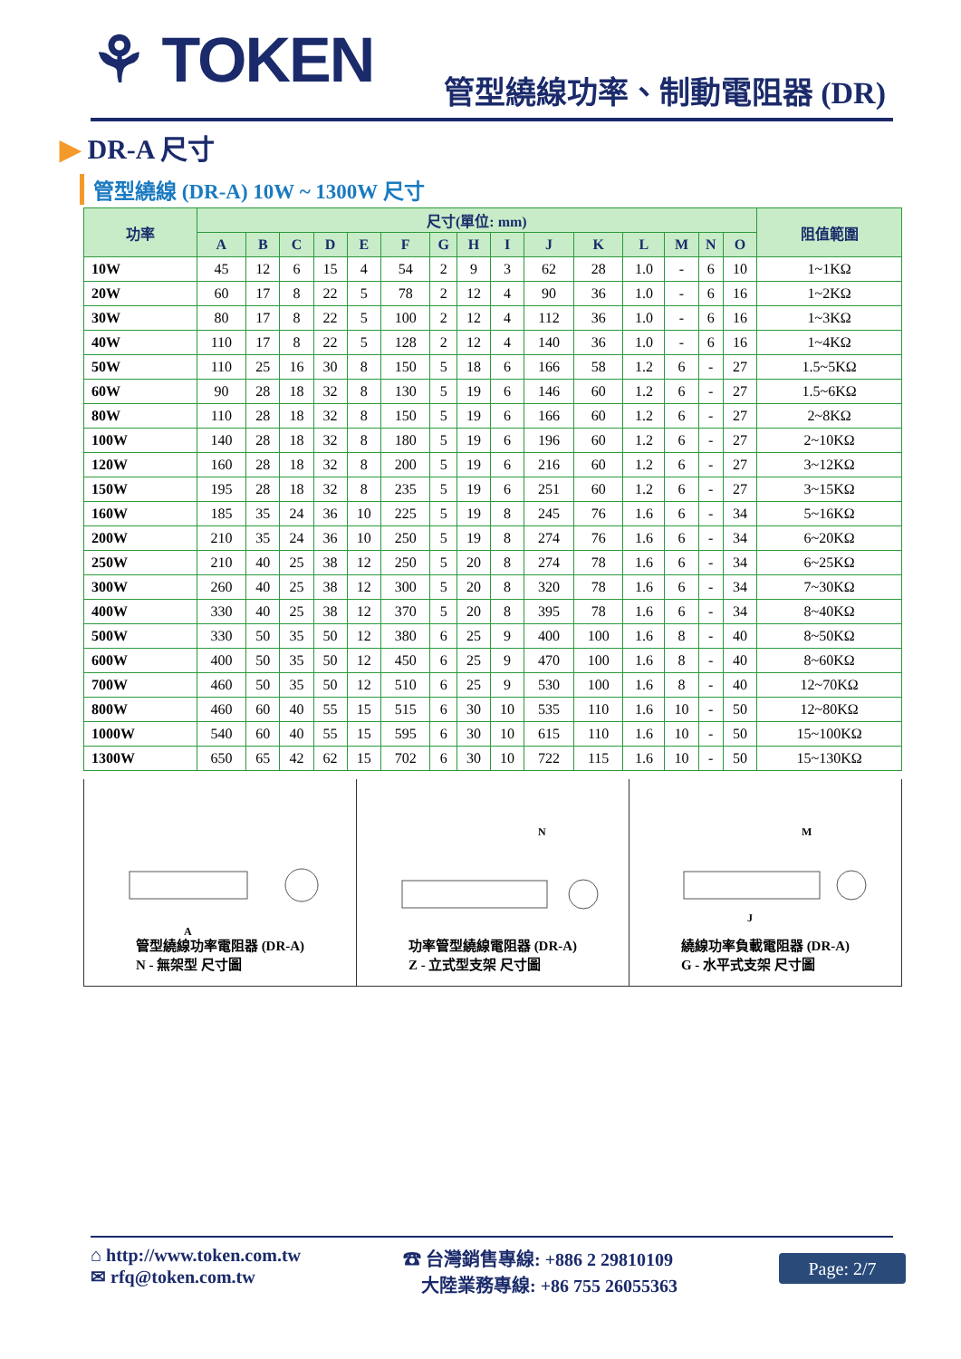⚘ TOKEN 管型繞線功率、制動電阻器 (DR)
▶ DR-A 尺寸
管型繞線 (DR-A) 10W ~ 1300W 尺寸
| 功率 | 尺寸(單位: mm) | | | | | | | | | | | | | | | 阻值範圍 |
| --- | --- | --- | --- | --- | --- | --- | --- | --- | --- | --- | --- | --- | --- | --- | --- | --- |
| | A | B | C | D | E | F | G | H | I | J | K | L | M | N | O | |
| 10W | 45 | 12 | 6 | 15 | 4 | 54 | 2 | 9 | 3 | 62 | 28 | 1.0 | - | 6 | 10 | 1~1KΩ |
| 20W | 60 | 17 | 8 | 22 | 5 | 78 | 2 | 12 | 4 | 90 | 36 | 1.0 | - | 6 | 16 | 1~2KΩ |
| 30W | 80 | 17 | 8 | 22 | 5 | 100 | 2 | 12 | 4 | 112 | 36 | 1.0 | - | 6 | 16 | 1~3KΩ |
| 40W | 110 | 17 | 8 | 22 | 5 | 128 | 2 | 12 | 4 | 140 | 36 | 1.0 | - | 6 | 16 | 1~4KΩ |
| 50W | 110 | 25 | 16 | 30 | 8 | 150 | 5 | 18 | 6 | 166 | 58 | 1.2 | 6 | - | 27 | 1.5~5KΩ |
| 60W | 90 | 28 | 18 | 32 | 8 | 130 | 5 | 19 | 6 | 146 | 60 | 1.2 | 6 | - | 27 | 1.5~6KΩ |
| 80W | 110 | 28 | 18 | 32 | 8 | 150 | 5 | 19 | 6 | 166 | 60 | 1.2 | 6 | - | 27 | 2~8KΩ |
| 100W | 140 | 28 | 18 | 32 | 8 | 180 | 5 | 19 | 6 | 196 | 60 | 1.2 | 6 | - | 27 | 2~10KΩ |
| 120W | 160 | 28 | 18 | 32 | 8 | 200 | 5 | 19 | 6 | 216 | 60 | 1.2 | 6 | - | 27 | 3~12KΩ |
| 150W | 195 | 28 | 18 | 32 | 8 | 235 | 5 | 19 | 6 | 251 | 60 | 1.2 | 6 | - | 27 | 3~15KΩ |
| 160W | 185 | 35 | 24 | 36 | 10 | 225 | 5 | 19 | 8 | 245 | 76 | 1.6 | 6 | - | 34 | 5~16KΩ |
| 200W | 210 | 35 | 24 | 36 | 10 | 250 | 5 | 19 | 8 | 274 | 76 | 1.6 | 6 | - | 34 | 6~20KΩ |
| 250W | 210 | 40 | 25 | 38 | 12 | 250 | 5 | 20 | 8 | 274 | 78 | 1.6 | 6 | - | 34 | 6~25KΩ |
| 300W | 260 | 40 | 25 | 38 | 12 | 300 | 5 | 20 | 8 | 320 | 78 | 1.6 | 6 | - | 34 | 7~30KΩ |
| 400W | 330 | 40 | 25 | 38 | 12 | 370 | 5 | 20 | 8 | 395 | 78 | 1.6 | 6 | - | 34 | 8~40KΩ |
| 500W | 330 | 50 | 35 | 50 | 12 | 380 | 6 | 25 | 9 | 400 | 100 | 1.6 | 8 | - | 40 | 8~50KΩ |
| 600W | 400 | 50 | 35 | 50 | 12 | 450 | 6 | 25 | 9 | 470 | 100 | 1.6 | 8 | - | 40 | 8~60KΩ |
| 700W | 460 | 50 | 35 | 50 | 12 | 510 | 6 | 25 | 9 | 530 | 100 | 1.6 | 8 | - | 40 | 12~70KΩ |
| 800W | 460 | 60 | 40 | 55 | 15 | 515 | 6 | 30 | 10 | 535 | 110 | 1.6 | 10 | - | 50 | 12~80KΩ |
| 1000W | 540 | 60 | 40 | 55 | 15 | 595 | 6 | 30 | 10 | 615 | 110 | 1.6 | 10 | - | 50 | 15~100KΩ |
| 1300W | 650 | 65 | 42 | 62 | 15 | 702 | 6 | 30 | 10 | 722 | 115 | 1.6 | 10 | - | 50 | 15~130KΩ |
A
管型繞線功率電阻器 (DR-A)
N - 無架型 尺寸圖
N
功率管型繞線電阻器 (DR-A)
Z - 立式型支架 尺寸圖
J
M
繞線功率負載電阻器 (DR-A)
G - 水平式支架 尺寸圖
⌂ http://www.token.com.tw
✉ rfq@token.com.tw
☎ 台灣銷售專線: +886 2 29810109
大陸業務專線: +86 755 26055363
Page: 2/7